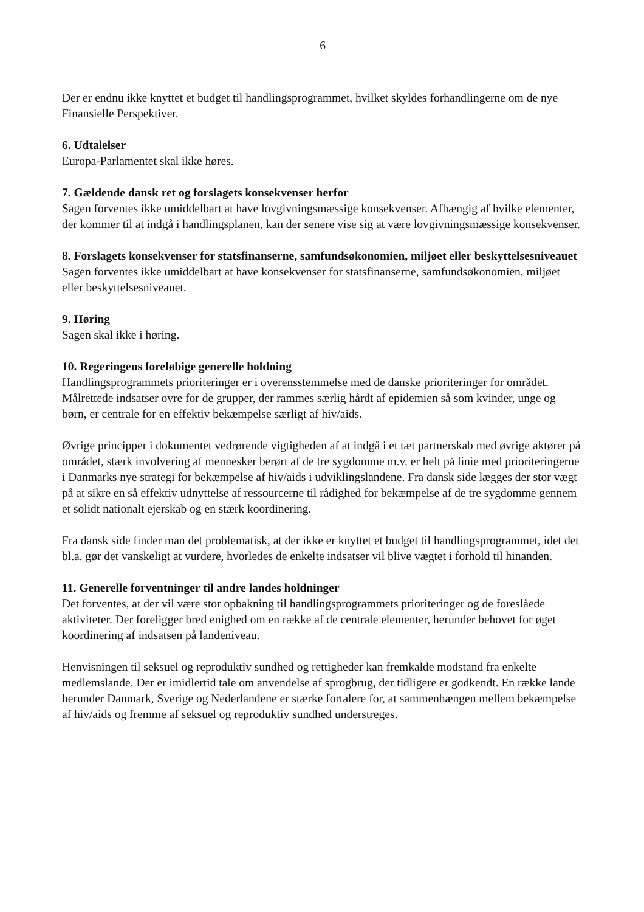6
Der er endnu ikke knyttet et budget til handlingsprogrammet, hvilket skyldes forhandlingerne om de nye Finansielle Perspektiver.
6. Udtalelser
Europa-Parlamentet skal ikke høres.
7. Gældende dansk ret og forslagets konsekvenser herfor
Sagen forventes ikke umiddelbart at have lovgivningsmæssige konsekvenser. Afhængig af hvilke elementer, der kommer til at indgå i handlingsplanen, kan der senere vise sig at være lovgivningsmæssige konsekvenser.
8. Forslagets konsekvenser for statsfinanserne, samfundsøkonomien, miljøet eller beskyttelsesniveauet
Sagen forventes ikke umiddelbart at have konsekvenser for statsfinanserne, samfundsøkonomien, miljøet eller beskyttelsesniveauet.
9. Høring
Sagen skal ikke i høring.
10. Regeringens foreløbige generelle holdning
Handlingsprogrammets prioriteringer er i overensstemmelse med de danske prioriteringer for området. Målrettede indsatser ovre for de grupper, der rammes særlig hårdt af epidemien så som kvinder, unge og børn, er centrale for en effektiv bekæmpelse særligt af hiv/aids.
Øvrige principper i dokumentet vedrørende vigtigheden af at indgå i et tæt partnerskab med øvrige aktører på området, stærk involvering af mennesker berørt af de tre sygdomme m.v. er helt på linie med prioriteringerne i Danmarks nye strategi for bekæmpelse af hiv/aids i udviklingslandene. Fra dansk side lægges der stor vægt på at sikre en så effektiv udnyttelse af ressourcerne til rådighed for bekæmpelse af de tre sygdomme gennem et solidt nationalt ejerskab og en stærk koordinering.
Fra dansk side finder man det problematisk, at der ikke er knyttet et budget til handlingsprogrammet, idet det bl.a. gør det vanskeligt at vurdere, hvorledes de enkelte indsatser vil blive vægtet i forhold til hinanden.
11. Generelle forventninger til andre landes holdninger
Det forventes, at der vil være stor opbakning til handlingsprogrammets prioriteringer og de foreslåede aktiviteter. Der foreligger bred enighed om en række af de centrale elementer, herunder behovet for øget koordinering af indsatsen på landeniveau.
Henvisningen til seksuel og reproduktiv sundhed og rettigheder kan fremkalde modstand fra enkelte medlemslande. Der er imidlertid tale om anvendelse af sprogbrug, der tidligere er godkendt. En række lande herunder Danmark, Sverige og Nederlandene er stærke fortalere for, at sammenhængen mellem bekæmpelse af hiv/aids og fremme af seksuel og reproduktiv sundhed understreges.